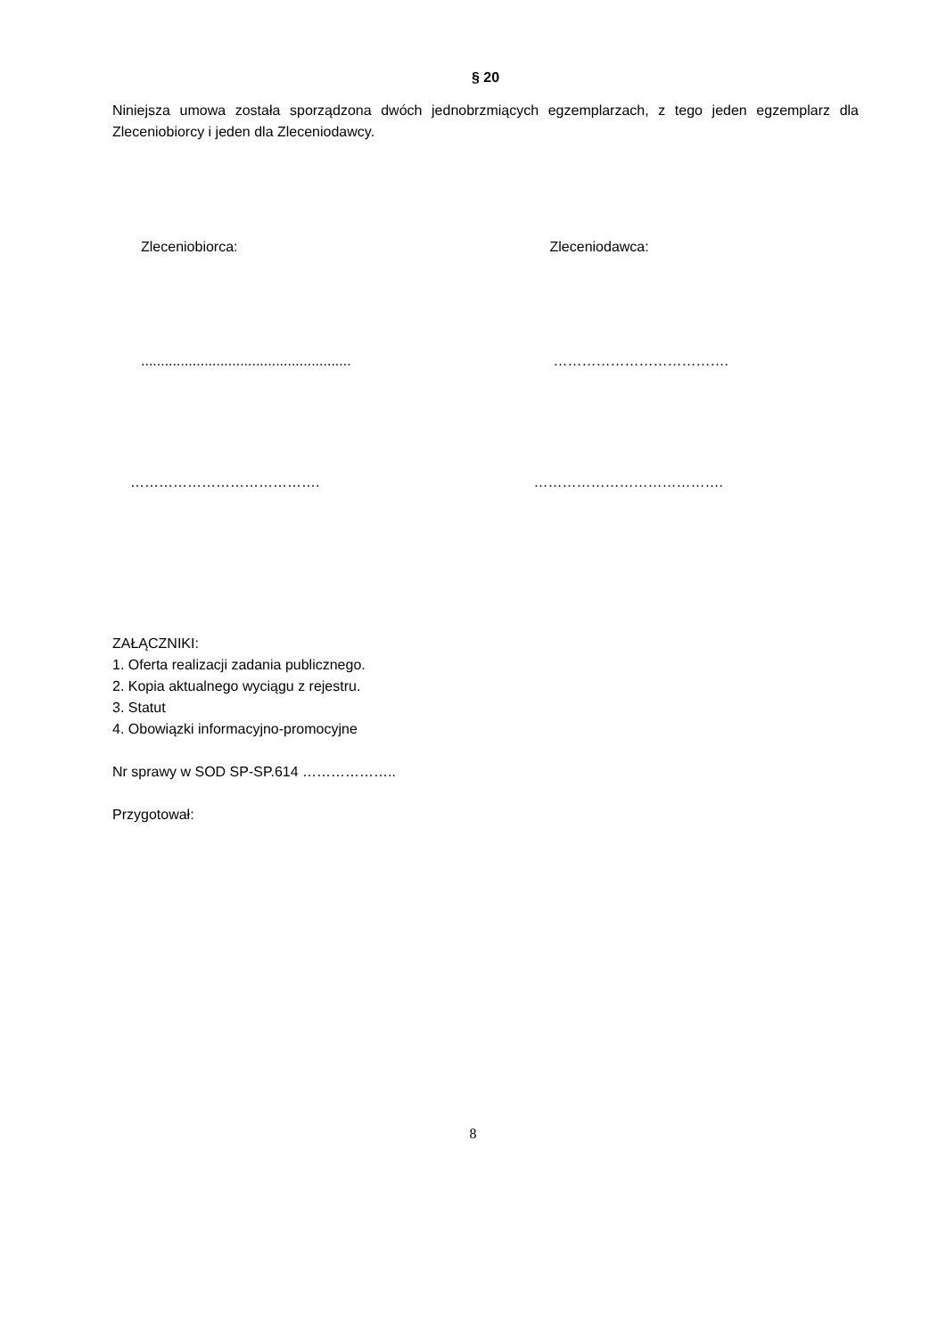§ 20
Niniejsza umowa została sporządzona dwóch jednobrzmiących egzemplarzach, z tego jeden egzemplarz dla Zleceniobiorcy i jeden dla Zleceniodawcy.
Zleceniobiorca: Zleceniodawca:
.....................................................
……………………………….
…………………………………. ………………………………….
ZAŁĄCZNIKI:
1. Oferta realizacji zadania publicznego.
2. Kopia aktualnego wyciągu z rejestru.
3. Statut
4. Obowiązki informacyjno-promocyjne
Nr sprawy w SOD SP-SP.614 ………………..
Przygotował:
8